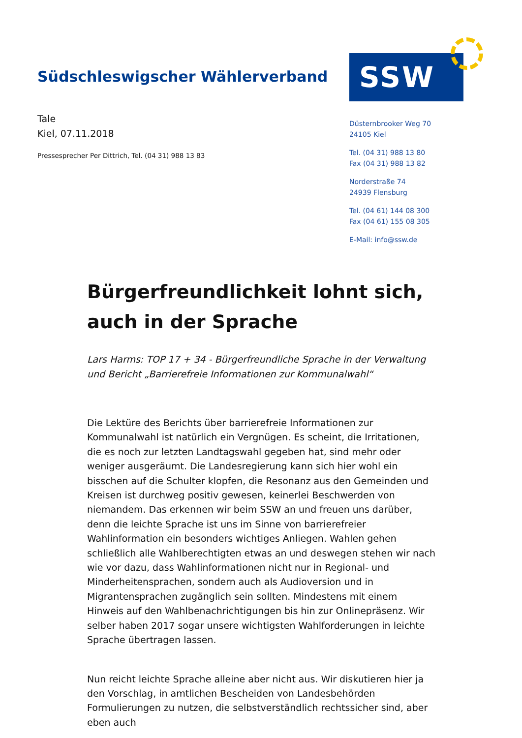Südschleswigscher Wählerverband
SSW
Tale
Kiel, 07.11.2018
Pressesprecher Per Dittrich, Tel. (04 31) 988 13 83
Düsternbrooker Weg 70
24105 Kiel
Tel. (04 31) 988 13 80
Fax (04 31) 988 13 82
Norderstraße 74
24939 Flensburg
Tel. (04 61) 144 08 300
Fax (04 61) 155 08 305
E-Mail: info@ssw.de
Bürgerfreundlichkeit lohnt sich, auch in der Sprache
Lars Harms: TOP 17 + 34 - Bürgerfreundliche Sprache in der Verwaltung und Bericht „Barrierefreie Informationen zur Kommunalwahl“
Die Lektüre des Berichts über barrierefreie Informationen zur Kommunalwahl ist natürlich ein Vergnügen. Es scheint, die Irritationen, die es noch zur letzten Landtagswahl gegeben hat, sind mehr oder weniger ausgeräumt. Die Landesregierung kann sich hier wohl ein bisschen auf die Schulter klopfen, die Resonanz aus den Gemeinden und Kreisen ist durchweg positiv gewesen, keinerlei Beschwerden von niemandem. Das erkennen wir beim SSW an und freuen uns darüber, denn die leichte Sprache ist uns im Sinne von barrierefreier Wahlinformation ein besonders wichtiges Anliegen. Wahlen gehen schließlich alle Wahlberechtigten etwas an und deswegen stehen wir nach wie vor dazu, dass Wahlinformationen nicht nur in Regional- und Minderheitensprachen, sondern auch als Audioversion und in Migrantensprachen zugänglich sein sollten. Mindestens mit einem Hinweis auf den Wahlbenachrichtigungen bis hin zur Onlinepräsenz. Wir selber haben 2017 sogar unsere wichtigsten Wahlforderungen in leichte Sprache übertragen lassen.
Nun reicht leichte Sprache alleine aber nicht aus. Wir diskutieren hier ja den Vorschlag, in amtlichen Bescheiden von Landesbehörden Formulierungen zu nutzen, die selbstverständlich rechtssicher sind, aber eben auch